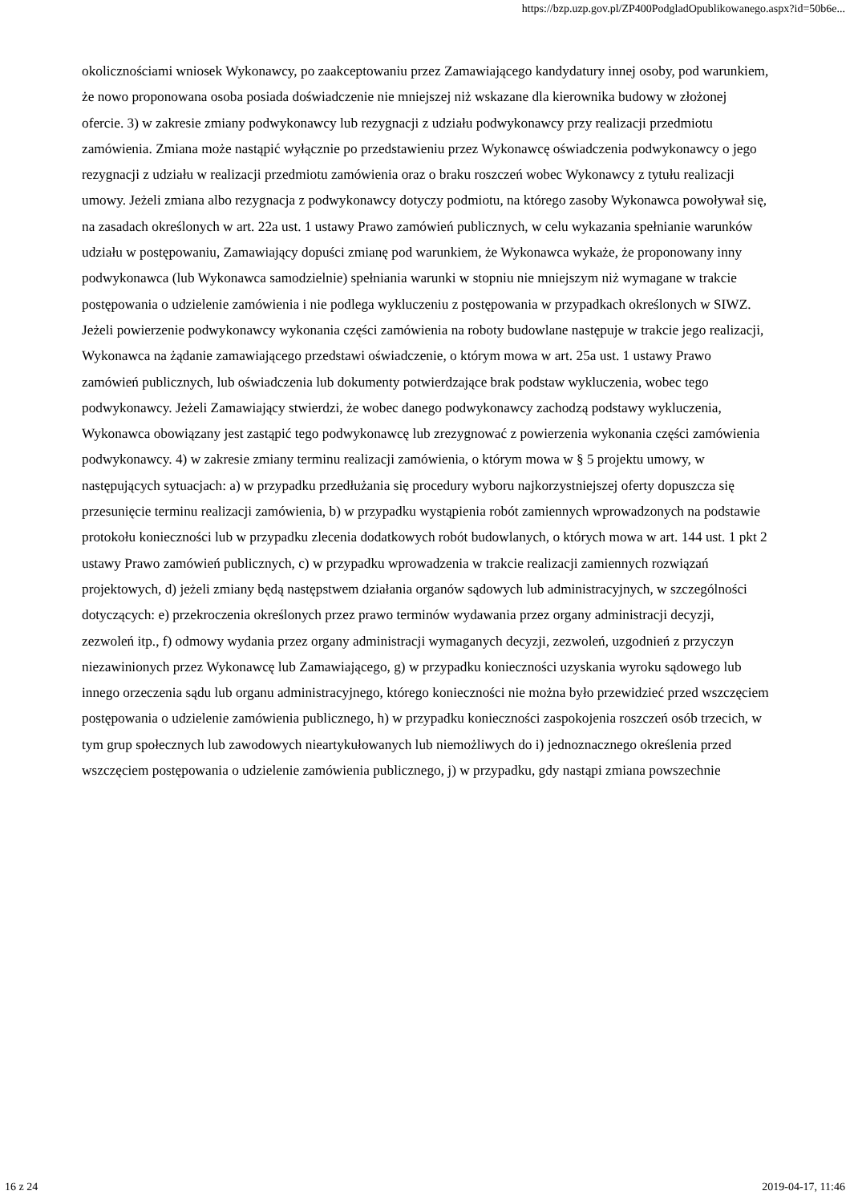https://bzp.uzp.gov.pl/ZP400PodgladOpublikowanego.aspx?id=50b6e...
okolicznościami wniosek Wykonawcy, po zaakceptowaniu przez Zamawiającego kandydatury innej osoby, pod warunkiem, że nowo proponowana osoba posiada doświadczenie nie mniejszej niż wskazane dla kierownika budowy w złożonej ofercie. 3) w zakresie zmiany podwykonawcy lub rezygnacji z udziału podwykonawcy przy realizacji przedmiotu zamówienia. Zmiana może nastąpić wyłącznie po przedstawieniu przez Wykonawcę oświadczenia podwykonawcy o jego rezygnacji z udziału w realizacji przedmiotu zamówienia oraz o braku roszczeń wobec Wykonawcy z tytułu realizacji umowy. Jeżeli zmiana albo rezygnacja z podwykonawcy dotyczy podmiotu, na którego zasoby Wykonawca powoływał się, na zasadach określonych w art. 22a ust. 1 ustawy Prawo zamówień publicznych, w celu wykazania spełnianie warunków udziału w postępowaniu, Zamawiający dopuści zmianę pod warunkiem, że Wykonawca wykaże, że proponowany inny podwykonawca (lub Wykonawca samodzielnie) spełniania warunki w stopniu nie mniejszym niż wymagane w trakcie postępowania o udzielenie zamówienia i nie podlega wykluczeniu z postępowania w przypadkach określonych w SIWZ. Jeżeli powierzenie podwykonawcy wykonania części zamówienia na roboty budowlane następuje w trakcie jego realizacji, Wykonawca na żądanie zamawiającego przedstawi oświadczenie, o którym mowa w art. 25a ust. 1 ustawy Prawo zamówień publicznych, lub oświadczenia lub dokumenty potwierdzające brak podstaw wykluczenia, wobec tego podwykonawcy. Jeżeli Zamawiający stwierdzi, że wobec danego podwykonawcy zachodzą podstawy wykluczenia, Wykonawca obowiązany jest zastąpić tego podwykonawcę lub zrezygnować z powierzenia wykonania części zamówienia podwykonawcy. 4) w zakresie zmiany terminu realizacji zamówienia, o którym mowa w § 5 projektu umowy, w następujących sytuacjach: a) w przypadku przedłużania się procedury wyboru najkorzystniejszej oferty dopuszcza się przesunięcie terminu realizacji zamówienia, b) w przypadku wystąpienia robót zamiennych wprowadzonych na podstawie protokołu konieczności lub w przypadku zlecenia dodatkowych robót budowlanych, o których mowa w art. 144 ust. 1 pkt 2 ustawy Prawo zamówień publicznych, c) w przypadku wprowadzenia w trakcie realizacji zamiennych rozwiązań projektowych, d) jeżeli zmiany będą następstwem działania organów sądowych lub administracyjnych, w szczególności dotyczących: e) przekroczenia określonych przez prawo terminów wydawania przez organy administracji decyzji, zezwoleń itp., f) odmowy wydania przez organy administracji wymaganych decyzji, zezwoleń, uzgodnień z przyczyn niezawinionych przez Wykonawcę lub Zamawiającego, g) w przypadku konieczności uzyskania wyroku sądowego lub innego orzeczenia sądu lub organu administracyjnego, którego konieczności nie można było przewidzieć przed wszczęciem postępowania o udzielenie zamówienia publicznego, h) w przypadku konieczności zaspokojenia roszczeń osób trzecich, w tym grup społecznych lub zawodowych nieartykułowanych lub niemożliwych do i) jednoznacznego określenia przed wszczęciem postępowania o udzielenie zamówienia publicznego, j) w przypadku, gdy nastąpi zmiana powszechnie
16 z 24 2019-04-17, 11:46